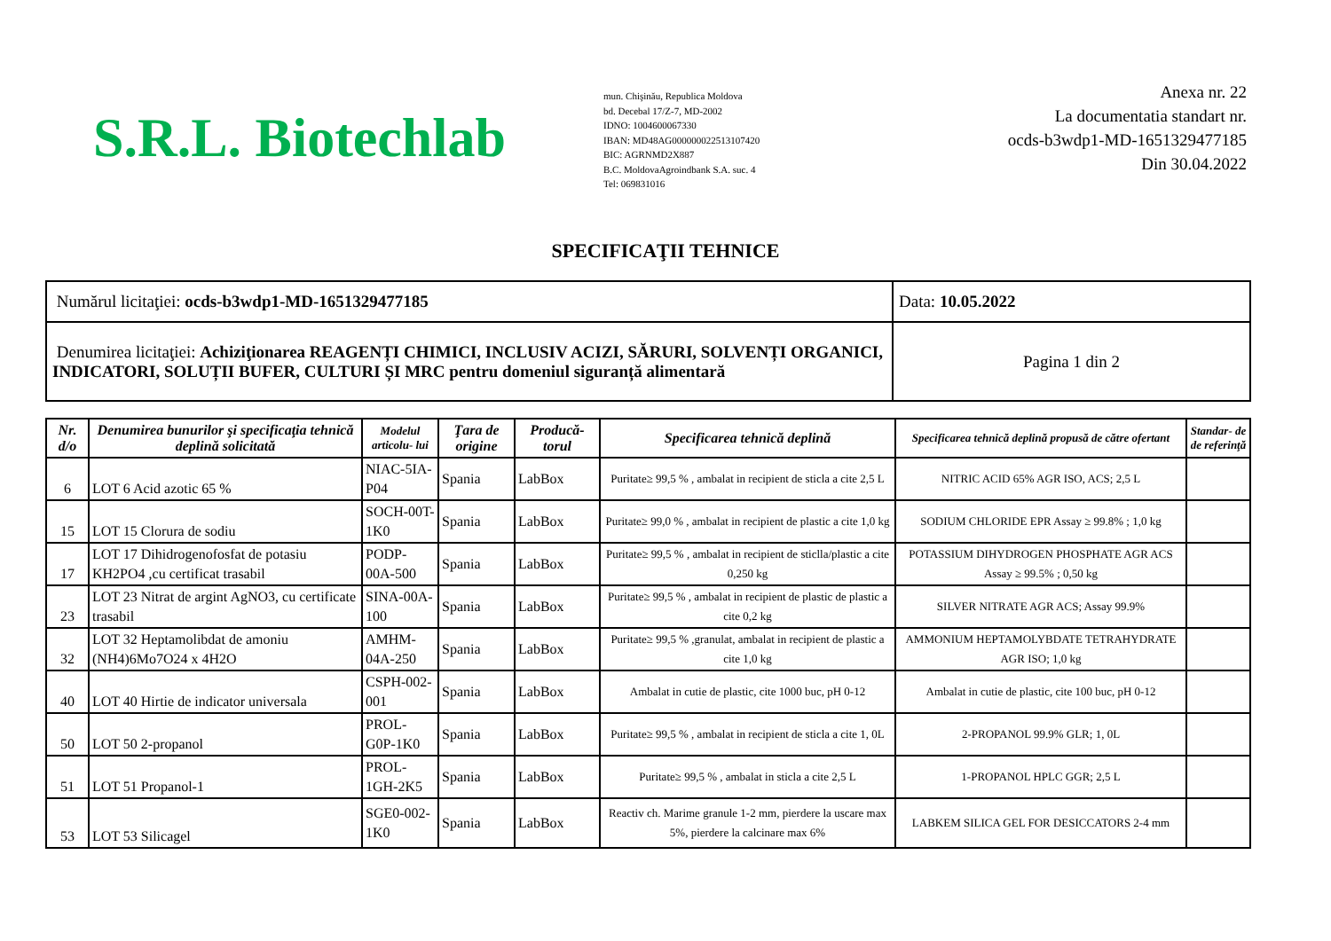S.R.L. Biotechlab
mun. Chişinău, Republica Moldova
bd. Decebal 17/Z-7, MD-2002
IDNO: 1004600067330
IBAN: MD48AG000000022513107420
BIC: AGRNMD2X887
B.C. MoldovaAgroindbank S.A. suc. 4
Tel: 069831016
Anexa nr. 22
La documentatia standart nr.
ocds-b3wdp1-MD-1651329477185
Din 30.04.2022
SPECIFICAŢII TEHNICE
| Numărul licitaţiei: ocds-b3wdp1-MD-1651329477185 | Data: 10.05.2022 |
| Denumirea licitaţiei: Achiziţionarea REAGENȚI CHIMICI, INCLUSIV ACIZI, SĂRURI, SOLVENȚI ORGANICI, INDICATORI, SOLUȚII BUFER, CULTURI ȘI MRC pentru domeniul siguranță alimentară | Pagina 1 din 2 |
| Nr. d/o | Denumirea bunurilor şi specificaţia tehnică deplină solicitată | Modelul articolu- lui | Ţara de origine | Producă-torul | Specificarea tehnică deplină | Specificarea tehnică deplină propusă de către ofertant | Standar- de de referinţă |
| --- | --- | --- | --- | --- | --- | --- | --- |
| 6 | LOT 6 Acid azotic 65 % | NIAC-5IA-P04 | Spania | LabBox | Puritate≥ 99,5 % , ambalat in recipient de sticla a cite 2,5 L | NITRIC ACID 65% AGR ISO, ACS; 2,5 L | |
| 15 | LOT 15 Clorura de sodiu | SOCH-00T-1K0 | Spania | LabBox | Puritate≥ 99,0 % , ambalat in recipient de plastic a cite 1,0 kg | SODIUM CHLORIDE EPR Assay ≥ 99.8% ; 1,0 kg | |
| 17 | LOT 17 Dihidrogenofosfat de potasiu KH2PO4 ,cu certificat trasabil | PODP-00A-500 | Spania | LabBox | Puritate≥ 99,5 % , ambalat in recipient de sticlla/plastic a cite 0,250 kg | POTASSIUM DIHYDROGEN PHOSPHATE AGR ACS Assay ≥ 99.5% ; 0,50 kg | |
| 23 | LOT 23 Nitrat de argint AgNO3, cu certificate trasabil | SINA-00A-100 | Spania | LabBox | Puritate≥ 99,5 % , ambalat in recipient de plastic de plastic a cite 0,2 kg | SILVER NITRATE AGR ACS; Assay 99.9% | |
| 32 | LOT 32 Heptamolibdat de amoniu (NH4)6Mo7O24 x 4H2O | AMHM-04A-250 | Spania | LabBox | Puritate≥ 99,5 % ,granulat, ambalat in recipient de plastic a cite 1,0 kg | AMMONIUM HEPTAMOLYBDATE TETRAHYDRATE AGR ISO; 1,0 kg | |
| 40 | LOT 40 Hirtie de indicator universala | CSPH-002-001 | Spania | LabBox | Ambalat in cutie de plastic, cite 1000 buc, pH 0-12 | Ambalat in cutie de plastic, cite 100 buc, pH 0-12 | |
| 50 | LOT 50 2-propanol | PROL-G0P-1K0 | Spania | LabBox | Puritate≥ 99,5 % , ambalat in recipient de sticla a cite 1, 0L | 2-PROPANOL 99.9% GLR; 1, 0L | |
| 51 | LOT 51 Propanol-1 | PROL-1GH-2K5 | Spania | LabBox | Puritate≥ 99,5 % , ambalat in sticla a cite 2,5 L | 1-PROPANOL HPLC GGR; 2,5 L | |
| 53 | LOT 53 Silicagel | SGE0-002-1K0 | Spania | LabBox | Reactiv ch. Marime granule 1-2 mm, pierdere la uscare max 5%, pierdere la calcinare max 6% | LABKEM SILICA GEL FOR DESICCATORS 2-4 mm | |